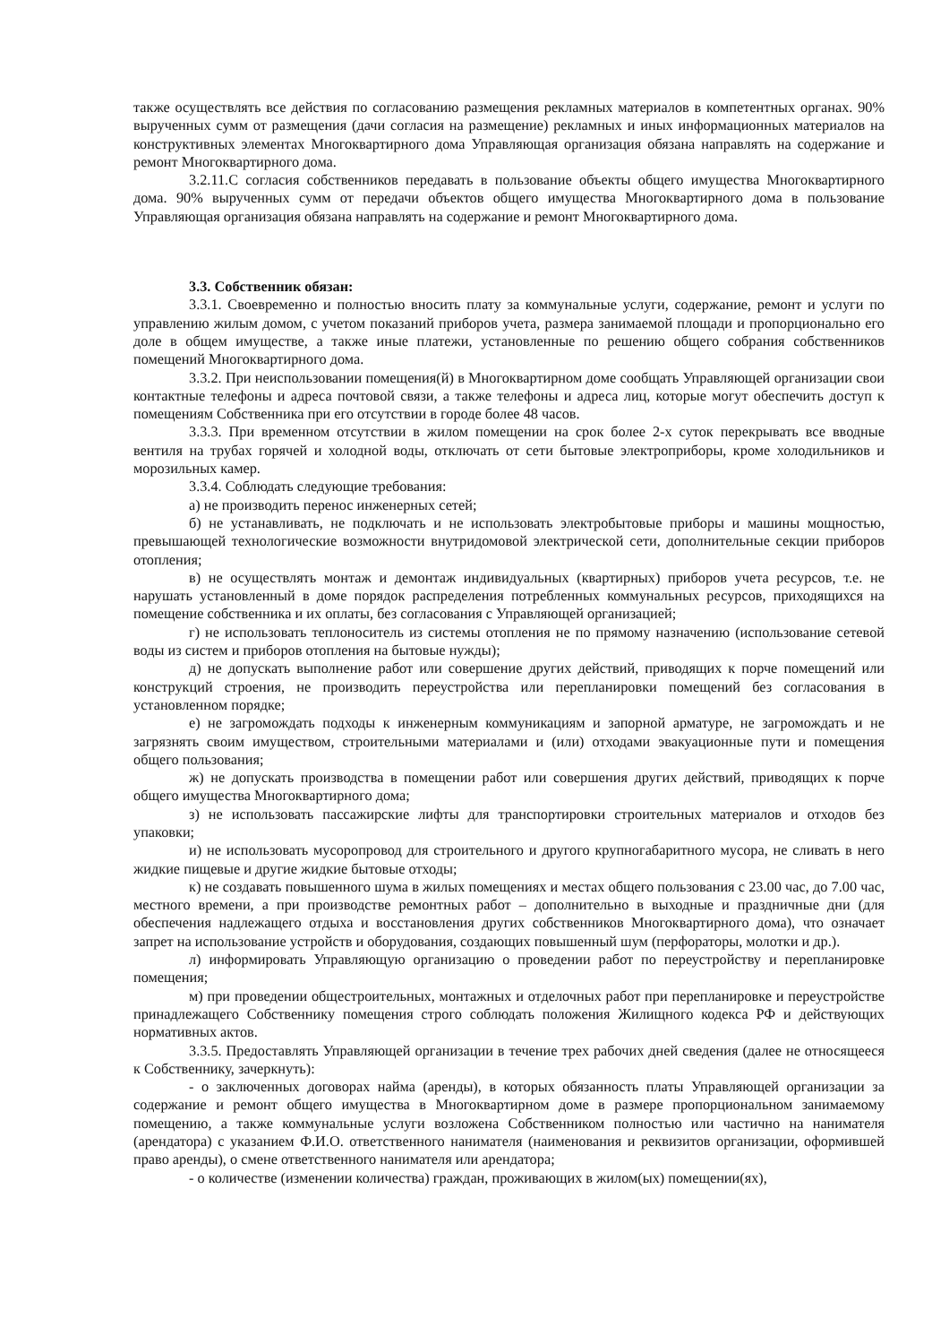также осуществлять все действия по согласованию размещения рекламных материалов в компетентных органах. 90% вырученных сумм от размещения (дачи согласия на размещение) рекламных и иных информационных материалов на конструктивных элементах Многоквартирного дома Управляющая организация обязана направлять на содержание и ремонт Многоквартирного дома.
3.2.11.С согласия собственников передавать в пользование объекты общего имущества Многоквартирного дома. 90% вырученных сумм от передачи объектов общего имущества Многоквартирного дома в пользование Управляющая организация обязана направлять на содержание и ремонт Многоквартирного дома.
3.3. Собственник обязан:
3.3.1. Своевременно и полностью вносить плату за коммунальные услуги, содержание, ремонт и услуги по управлению жилым домом, с учетом показаний приборов учета, размера занимаемой площади и пропорционально его доле в общем имуществе, а также иные платежи, установленные по решению общего собрания собственников помещений Многоквартирного дома.
3.3.2. При неиспользовании помещения(й) в Многоквартирном доме сообщать Управляющей организации свои контактные телефоны и адреса почтовой связи, а также телефоны и адреса лиц, которые могут обеспечить доступ к помещениям Собственника при его отсутствии в городе более 48 часов.
3.3.3. При временном отсутствии в жилом помещении на срок более 2-х суток перекрывать все вводные вентиля на трубах горячей и холодной воды, отключать от сети бытовые электроприборы, кроме холодильников и морозильных камер.
3.3.4. Соблюдать следующие требования:
а) не производить перенос инженерных сетей;
б) не устанавливать, не подключать и не использовать электробытовые приборы и машины мощностью, превышающей технологические возможности внутридомовой электрической сети, дополнительные секции приборов отопления;
в) не осуществлять монтаж и демонтаж индивидуальных (квартирных) приборов учета ресурсов, т.е. не нарушать установленный в доме порядок распределения потребленных коммунальных ресурсов, приходящихся на помещение собственника и их оплаты, без согласования с Управляющей организацией;
г) не использовать теплоноситель из системы отопления не по прямому назначению (использование сетевой воды из систем и приборов отопления на бытовые нужды);
д) не допускать выполнение работ или совершение других действий, приводящих к порче помещений или конструкций строения, не производить переустройства или перепланировки помещений без согласования в установленном порядке;
е) не загромождать подходы к инженерным коммуникациям и запорной арматуре, не загромождать и не загрязнять своим имуществом, строительными материалами и (или) отходами эвакуационные пути и помещения общего пользования;
ж) не допускать производства в помещении работ или совершения других действий, приводящих к порче общего имущества Многоквартирного дома;
з) не использовать пассажирские лифты для транспортировки строительных материалов и отходов без упаковки;
и) не использовать мусоропровод для строительного и другого крупногабаритного мусора, не сливать в него жидкие пищевые и другие жидкие бытовые отходы;
к) не создавать повышенного шума в жилых помещениях и местах общего пользования с 23.00 час, до 7.00 час, местного времени, а при производстве ремонтных работ – дополнительно в выходные и праздничные дни (для обеспечения надлежащего отдыха и восстановления других собственников Многоквартирного дома), что означает запрет на использование устройств и оборудования, создающих повышенный шум (перфораторы, молотки и др.).
л) информировать Управляющую организацию о проведении работ по переустройству и перепланировке помещения;
м) при проведении общестроительных, монтажных и отделочных работ при перепланировке и переустройстве принадлежащего Собственнику помещения строго соблюдать положения Жилищного кодекса РФ и действующих нормативных актов.
3.3.5. Предоставлять Управляющей организации в течение трех рабочих дней сведения (далее не относящееся к Собственнику, зачеркнуть):
- о заключенных договорах найма (аренды), в которых обязанность платы Управляющей организации за содержание и ремонт общего имущества в Многоквартирном доме в размере пропорциональном занимаемому помещению, а также коммунальные услуги возложена Собственником полностью или частично на нанимателя (арендатора) с указанием Ф.И.О. ответственного нанимателя (наименования и реквизитов организации, оформившей право аренды), о смене ответственного нанимателя или арендатора;
- о количестве (изменении количества) граждан, проживающих в жилом(ых) помещении(ях),